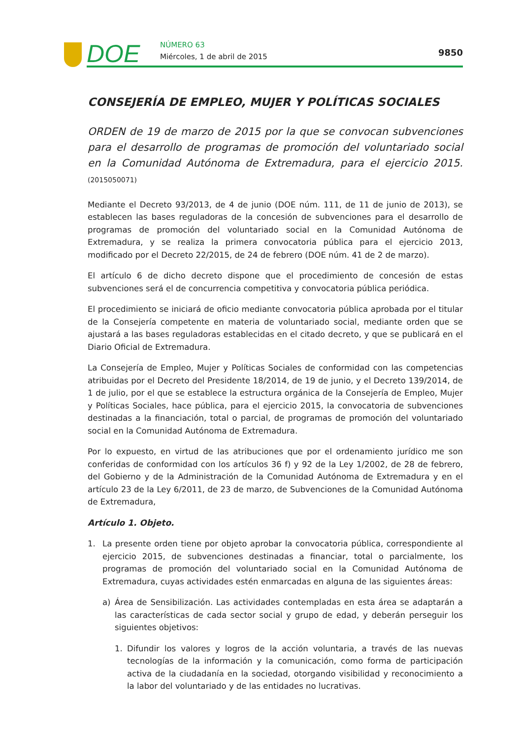DOE NÚMERO 63
Miércoles, 1 de abril de 2015 9850
CONSEJERÍA DE EMPLEO, MUJER Y POLÍTICAS SOCIALES
ORDEN de 19 de marzo de 2015 por la que se convocan subvenciones para el desarrollo de programas de promoción del voluntariado social en la Comunidad Autónoma de Extremadura, para el ejercicio 2015. (2015050071)
Mediante el Decreto 93/2013, de 4 de junio (DOE núm. 111, de 11 de junio de 2013), se establecen las bases reguladoras de la concesión de subvenciones para el desarrollo de programas de promoción del voluntariado social en la Comunidad Autónoma de Extremadura, y se realiza la primera convocatoria pública para el ejercicio 2013, modificado por el Decreto 22/2015, de 24 de febrero (DOE núm. 41 de 2 de marzo).
El artículo 6 de dicho decreto dispone que el procedimiento de concesión de estas subvenciones será el de concurrencia competitiva y convocatoria pública periódica.
El procedimiento se iniciará de oficio mediante convocatoria pública aprobada por el titular de la Consejería competente en materia de voluntariado social, mediante orden que se ajustará a las bases reguladoras establecidas en el citado decreto, y que se publicará en el Diario Oficial de Extremadura.
La Consejería de Empleo, Mujer y Políticas Sociales de conformidad con las competencias atribuidas por el Decreto del Presidente 18/2014, de 19 de junio, y el Decreto 139/2014, de 1 de julio, por el que se establece la estructura orgánica de la Consejería de Empleo, Mujer y Políticas Sociales, hace pública, para el ejercicio 2015, la convocatoria de subvenciones destinadas a la financiación, total o parcial, de programas de promoción del voluntariado social en la Comunidad Autónoma de Extremadura.
Por lo expuesto, en virtud de las atribuciones que por el ordenamiento jurídico me son conferidas de conformidad con los artículos 36 f) y 92 de la Ley 1/2002, de 28 de febrero, del Gobierno y de la Administración de la Comunidad Autónoma de Extremadura y en el artículo 23 de la Ley 6/2011, de 23 de marzo, de Subvenciones de la Comunidad Autónoma de Extremadura,
Artículo 1. Objeto.
1. La presente orden tiene por objeto aprobar la convocatoria pública, correspondiente al ejercicio 2015, de subvenciones destinadas a financiar, total o parcialmente, los programas de promoción del voluntariado social en la Comunidad Autónoma de Extremadura, cuyas actividades estén enmarcadas en alguna de las siguientes áreas:
a) Área de Sensibilización. Las actividades contempladas en esta área se adaptarán a las características de cada sector social y grupo de edad, y deberán perseguir los siguientes objetivos:
1. Difundir los valores y logros de la acción voluntaria, a través de las nuevas tecnologías de la información y la comunicación, como forma de participación activa de la ciudadanía en la sociedad, otorgando visibilidad y reconocimiento a la labor del voluntariado y de las entidades no lucrativas.